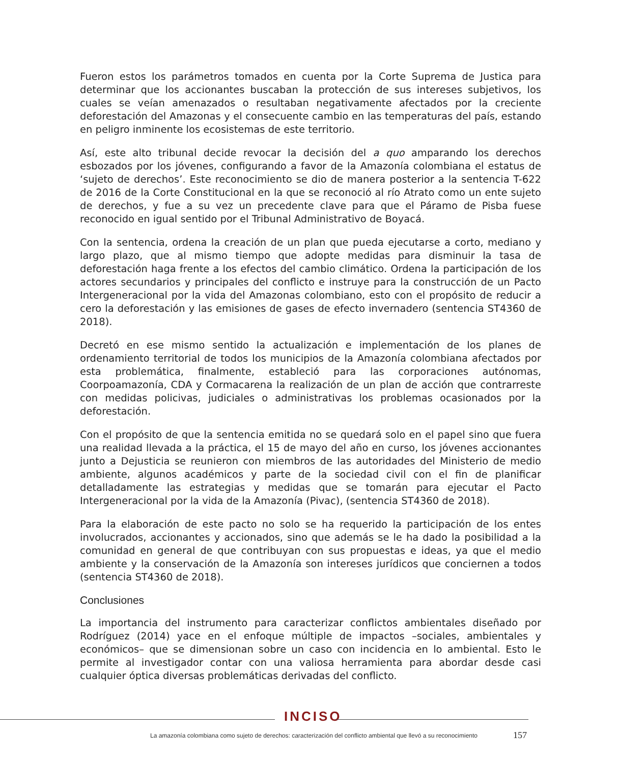Fueron estos los parámetros tomados en cuenta por la Corte Suprema de Justica para determinar que los accionantes buscaban la protección de sus intereses subjetivos, los cuales se veían amenazados o resultaban negativamente afectados por la creciente deforestación del Amazonas y el consecuente cambio en las temperaturas del país, estando en peligro inminente los ecosistemas de este territorio.
Así, este alto tribunal decide revocar la decisión del a quo amparando los derechos esbozados por los jóvenes, configurando a favor de la Amazonía colombiana el estatus de ‘sujeto de derechos’. Este reconocimiento se dio de manera posterior a la sentencia T-622 de 2016 de la Corte Constitucional en la que se reconoció al río Atrato como un ente sujeto de derechos, y fue a su vez un precedente clave para que el Páramo de Pisba fuese reconocido en igual sentido por el Tribunal Administrativo de Boyacá.
Con la sentencia, ordena la creación de un plan que pueda ejecutarse a corto, mediano y largo plazo, que al mismo tiempo que adopte medidas para disminuir la tasa de deforestación haga frente a los efectos del cambio climático. Ordena la participación de los actores secundarios y principales del conflicto e instruye para la construcción de un Pacto Intergeneracional por la vida del Amazonas colombiano, esto con el propósito de reducir a cero la deforestación y las emisiones de gases de efecto invernadero (sentencia ST4360 de 2018).
Decretó en ese mismo sentido la actualización e implementación de los planes de ordenamiento territorial de todos los municipios de la Amazonía colombiana afectados por esta problemática, finalmente, estableció para las corporaciones autónomas, Coorpoamazonía, CDA y Cormacarena la realización de un plan de acción que contrarreste con medidas policivas, judiciales o administrativas los problemas ocasionados por la deforestación.
Con el propósito de que la sentencia emitida no se quedará solo en el papel sino que fuera una realidad llevada a la práctica, el 15 de mayo del año en curso, los jóvenes accionantes junto a Dejusticia se reunieron con miembros de las autoridades del Ministerio de medio ambiente, algunos académicos y parte de la sociedad civil con el fin de planificar detalladamente las estrategias y medidas que se tomarán para ejecutar el Pacto Intergeneracional por la vida de la Amazonía (Pivac), (sentencia ST4360 de 2018).
Para la elaboración de este pacto no solo se ha requerido la participación de los entes involucrados, accionantes y accionados, sino que además se le ha dado la posibilidad a la comunidad en general de que contribuyan con sus propuestas e ideas, ya que el medio ambiente y la conservación de la Amazonía son intereses jurídicos que conciernen a todos (sentencia ST4360 de 2018).
Conclusiones
La importancia del instrumento para caracterizar conflictos ambientales diseñado por Rodríguez (2014) yace en el enfoque múltiple de impactos –sociales, ambientales y económicos– que se dimensionan sobre un caso con incidencia en lo ambiental. Esto le permite al investigador contar con una valiosa herramienta para abordar desde casi cualquier óptica diversas problemáticas derivadas del conflicto.
INCISO
La amazonía colombiana como sujeto de derechos: caracterización del conflicto ambiental que llevó a su reconocimiento
157